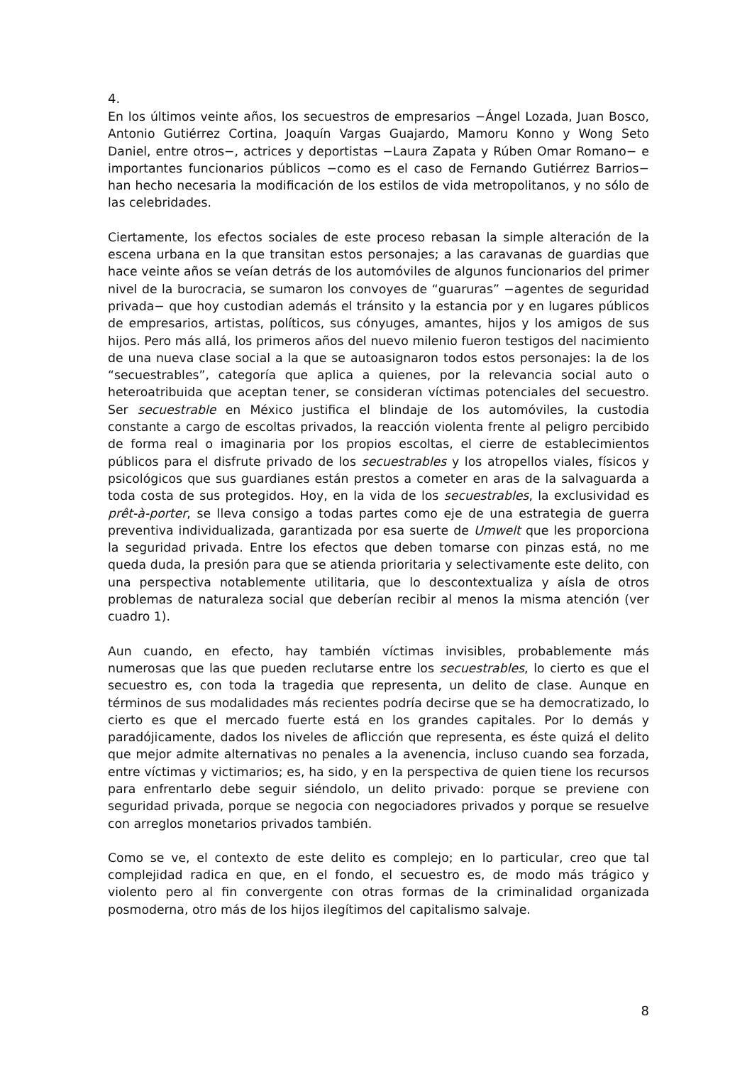4.
En los últimos veinte años, los secuestros de empresarios −Ángel Lozada, Juan Bosco, Antonio Gutiérrez Cortina, Joaquín Vargas Guajardo, Mamoru Konno y Wong Seto Daniel, entre otros−, actrices y deportistas −Laura Zapata y Rúben Omar Romano− e importantes funcionarios públicos −como es el caso de Fernando Gutiérrez Barrios− han hecho necesaria la modificación de los estilos de vida metropolitanos, y no sólo de las celebridades.
Ciertamente, los efectos sociales de este proceso rebasan la simple alteración de la escena urbana en la que transitan estos personajes; a las caravanas de guardias que hace veinte años se veían detrás de los automóviles de algunos funcionarios del primer nivel de la burocracia, se sumaron los convoyes de “guaruras” −agentes de seguridad privada− que hoy custodian además el tránsito y la estancia por y en lugares públicos de empresarios, artistas, políticos, sus cónyuges, amantes, hijos y los amigos de sus hijos. Pero más allá, los primeros años del nuevo milenio fueron testigos del nacimiento de una nueva clase social a la que se autoasignaron todos estos personajes: la de los “secuestrables”, categoría que aplica a quienes, por la relevancia social auto o heteroatribuida que aceptan tener, se consideran víctimas potenciales del secuestro. Ser secuestrable en México justifica el blindaje de los automóviles, la custodia constante a cargo de escoltas privados, la reacción violenta frente al peligro percibido de forma real o imaginaria por los propios escoltas, el cierre de establecimientos públicos para el disfrute privado de los secuestrables y los atropellos viales, físicos y psicológicos que sus guardianes están prestos a cometer en aras de la salvaguarda a toda costa de sus protegidos. Hoy, en la vida de los secuestrables, la exclusividad es prêt-à-porter, se lleva consigo a todas partes como eje de una estrategia de guerra preventiva individualizada, garantizada por esa suerte de Umwelt que les proporciona la seguridad privada. Entre los efectos que deben tomarse con pinzas está, no me queda duda, la presión para que se atienda prioritaria y selectivamente este delito, con una perspectiva notablemente utilitaria, que lo descontextualiza y aísla de otros problemas de naturaleza social que deberían recibir al menos la misma atención (ver cuadro 1).
Aun cuando, en efecto, hay también víctimas invisibles, probablemente más numerosas que las que pueden reclutarse entre los secuestrables, lo cierto es que el secuestro es, con toda la tragedia que representa, un delito de clase. Aunque en términos de sus modalidades más recientes podría decirse que se ha democratizado, lo cierto es que el mercado fuerte está en los grandes capitales. Por lo demás y paradójicamente, dados los niveles de aflicción que representa, es éste quizá el delito que mejor admite alternativas no penales a la avenencia, incluso cuando sea forzada, entre víctimas y victimarios; es, ha sido, y en la perspectiva de quien tiene los recursos para enfrentarlo debe seguir siéndolo, un delito privado: porque se previene con seguridad privada, porque se negocia con negociadores privados y porque se resuelve con arreglos monetarios privados también.
Como se ve, el contexto de este delito es complejo; en lo particular, creo que tal complejidad radica en que, en el fondo, el secuestro es, de modo más trágico y violento pero al fin convergente con otras formas de la criminalidad organizada posmoderna, otro más de los hijos ilegítimos del capitalismo salvaje.
8